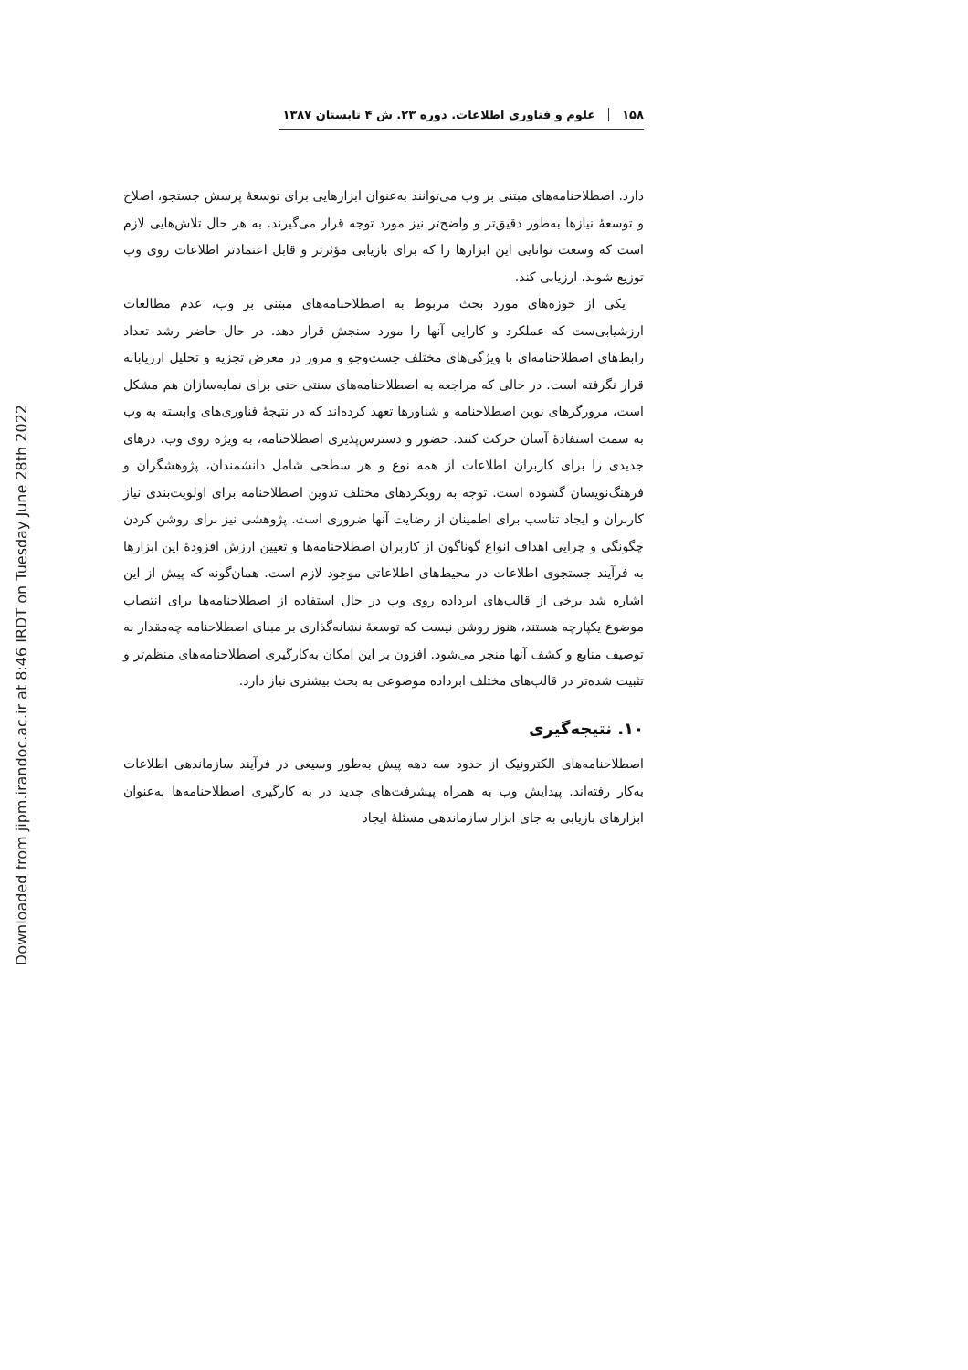Downloaded from jipm.irandoc.ac.ir at 8:46 IRDT on Tuesday June 28th 2022
۱۵۸ علوم و فناوری اطلاعات. دوره ۲۳. ش ۴ تابستان ۱۳۸۷
دارد. اصطلاحنامه‌های مبتنی بر وب می‌توانند به‌عنوان ابزارهایی برای توسعهٔ پرسش جستجو، اصلاح و توسعهٔ نیازها به‌طور دقیق‌تر و واضح‌تر نیز مورد توجه قرار می‌گیرند. به هر حال تلاش‌هایی لازم است که وسعت توانایی این ابزارها را که برای بازیابی مؤثرتر و قابل اعتمادتر اطلاعات روی وب توزیع شوند، ارزیابی کند.
یکی از حوزه‌های مورد بحث مربوط به اصطلاحنامه‌های مبتنی بر وب، عدم مطالعات ارزشیابی‌ست که عملکرد و کارایی آنها را مورد سنجش قرار دهد. در حال حاضر رشد تعداد رابط‌های اصطلاحنامه‌ای با ویژگی‌های مختلف جست‌وجو و مرور در معرض تجزیه و تحلیل ارزیابانه قرار نگرفته است. در حالی که مراجعه به اصطلاحنامه‌های سنتی حتی برای نمایه‌سازان هم مشکل است، مرورگرهای نوین اصطلاحنامه و شناورها تعهد کرده‌اند که در نتیجهٔ فناوری‌های وابسته به وب به سمت استفادهٔ آسان حرکت کنند. حضور و دسترس‌پذیری اصطلاحنامه، به ویژه روی وب، درهای جدیدی را برای کاربران اطلاعات از همه نوع و هر سطحی شامل دانشمندان، پژوهشگران و فرهنگ‌نویسان گشوده است. توجه به رویکردهای مختلف تدوین اصطلاحنامه برای اولویت‌بندی نیاز کاربران و ایجاد تناسب برای اطمینان از رضایت آنها ضروری است. پژوهشی نیز برای روشن کردن چگونگی و چرایی اهداف انواع گوناگون از کاربران اصطلاحنامه‌ها و تعیین ارزش افزودهٔ این ابزارها به فرآیند جستجوی اطلاعات در محیط‌های اطلاعاتی موجود لازم است. همان‌گونه که پیش از این اشاره شد برخی از قالب‌های ابرداده روی وب در حال استفاده از اصطلاحنامه‌ها برای انتصاب موضوع یکپارچه هستند، هنوز روشن نیست که توسعهٔ نشانه‌گذاری بر مبنای اصطلاحنامه چه‌مقدار به توصیف منابع و کشف آنها منجر می‌شود. افزون بر این امکان به‌کارگیری اصطلاحنامه‌های منظم‌تر و تثبیت شده‌تر در قالب‌های مختلف ابرداده موضوعی به بحث بیشتری نیاز دارد.
۱۰. نتیجه‌گیری
اصطلاحنامه‌های الکترونیک از حدود سه دهه پیش به‌طور وسیعی در فرآیند سازماندهی اطلاعات به‌کار رفته‌اند. پیدایش وب به همراه پیشرفت‌های جدید در به کارگیری اصطلاحنامه‌ها به‌عنوان ابزارهای بازیابی به جای ابزار سازماندهی مسئلهٔ ایجاد